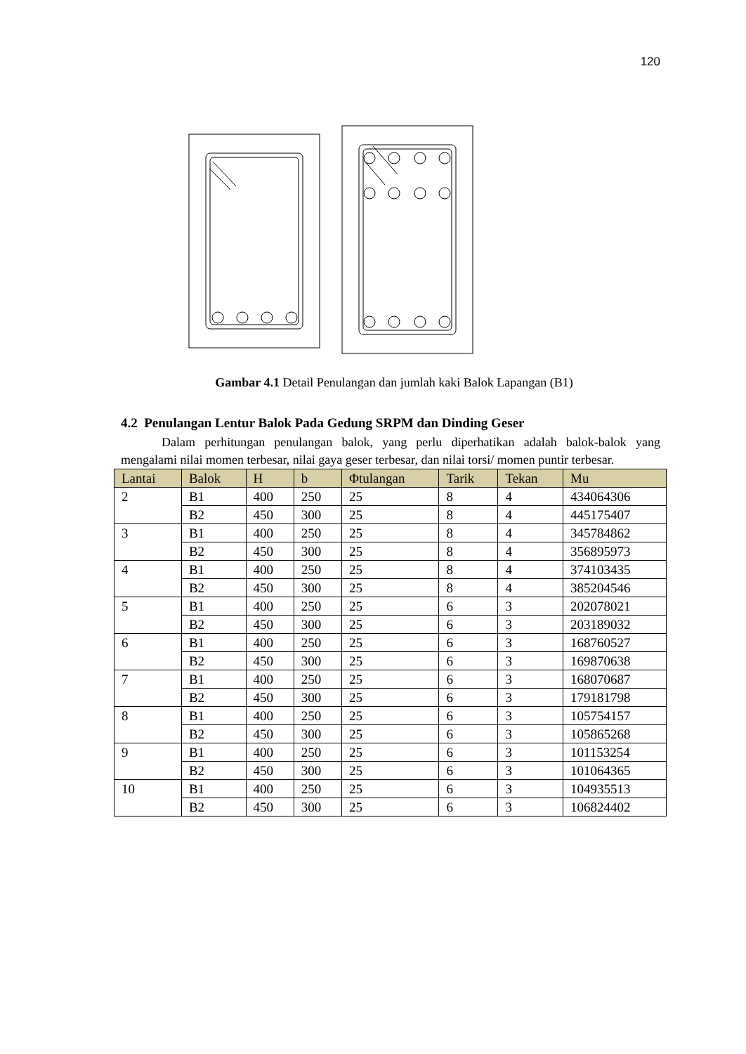120
Gambar 4.1 Detail Penulangan dan jumlah kaki Balok Lapangan (B1)
4.2 Penulangan Lentur Balok Pada Gedung SRPM dan Dinding Geser
Dalam perhitungan penulangan balok, yang perlu diperhatikan adalah balok-balok yang mengalami nilai momen terbesar, nilai gaya geser terbesar, dan nilai torsi/ momen puntir terbesar.
| Lantai | Balok | H | b | Φtulangan | Tarik | Tekan | Mu |
| --- | --- | --- | --- | --- | --- | --- | --- |
| 2 | B1 | 400 | 250 | 25 | 8 | 4 | 434064306 |
| | B2 | 450 | 300 | 25 | 8 | 4 | 445175407 |
| 3 | B1 | 400 | 250 | 25 | 8 | 4 | 345784862 |
| | B2 | 450 | 300 | 25 | 8 | 4 | 356895973 |
| 4 | B1 | 400 | 250 | 25 | 8 | 4 | 374103435 |
| | B2 | 450 | 300 | 25 | 8 | 4 | 385204546 |
| 5 | B1 | 400 | 250 | 25 | 6 | 3 | 202078021 |
| | B2 | 450 | 300 | 25 | 6 | 3 | 203189032 |
| 6 | B1 | 400 | 250 | 25 | 6 | 3 | 168760527 |
| | B2 | 450 | 300 | 25 | 6 | 3 | 169870638 |
| 7 | B1 | 400 | 250 | 25 | 6 | 3 | 168070687 |
| | B2 | 450 | 300 | 25 | 6 | 3 | 179181798 |
| 8 | B1 | 400 | 250 | 25 | 6 | 3 | 105754157 |
| | B2 | 450 | 300 | 25 | 6 | 3 | 105865268 |
| 9 | B1 | 400 | 250 | 25 | 6 | 3 | 101153254 |
| | B2 | 450 | 300 | 25 | 6 | 3 | 101064365 |
| 10 | B1 | 400 | 250 | 25 | 6 | 3 | 104935513 |
| | B2 | 450 | 300 | 25 | 6 | 3 | 106824402 |